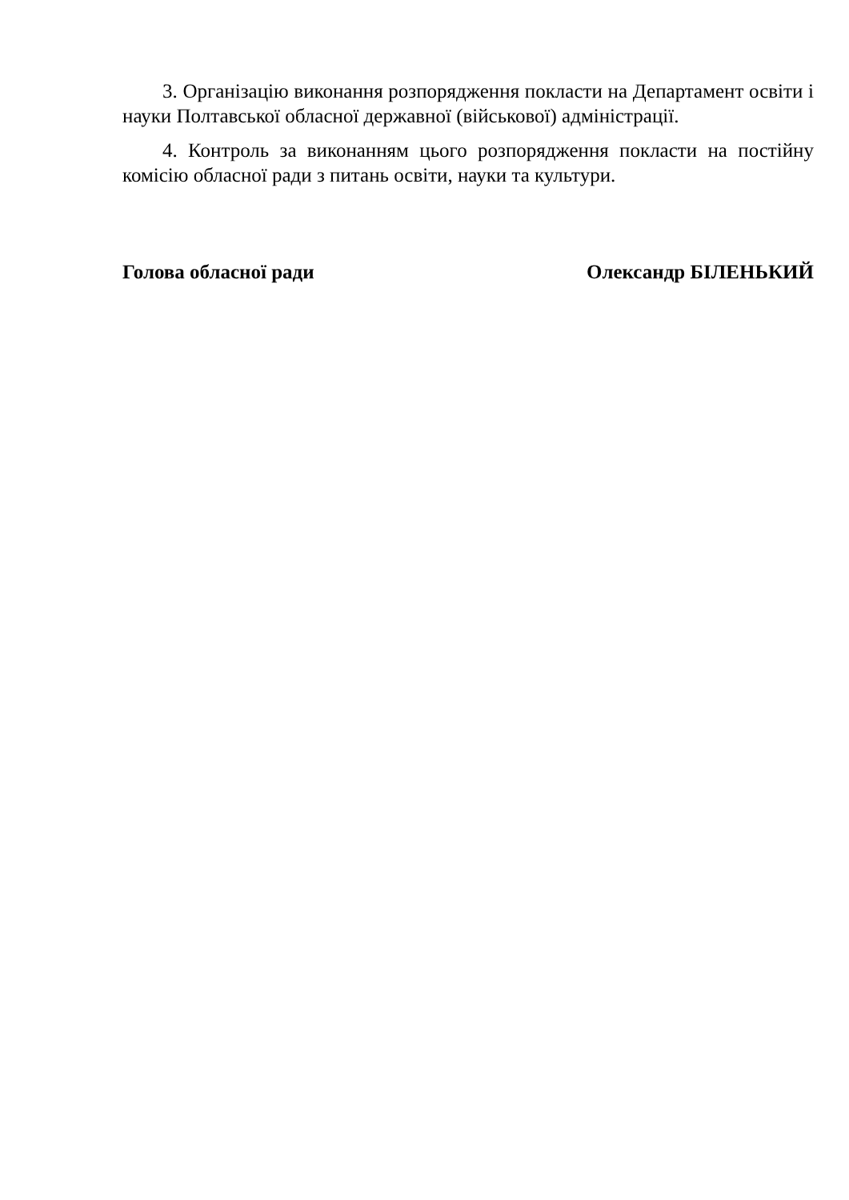3. Організацію виконання розпорядження покласти на Департамент освіти і науки Полтавської обласної державної (військової) адміністрації.
4. Контроль за виконанням цього розпорядження покласти на постійну комісію обласної ради з питань освіти, науки та культури.
Голова обласної ради Олександр БІЛЕНЬКИЙ